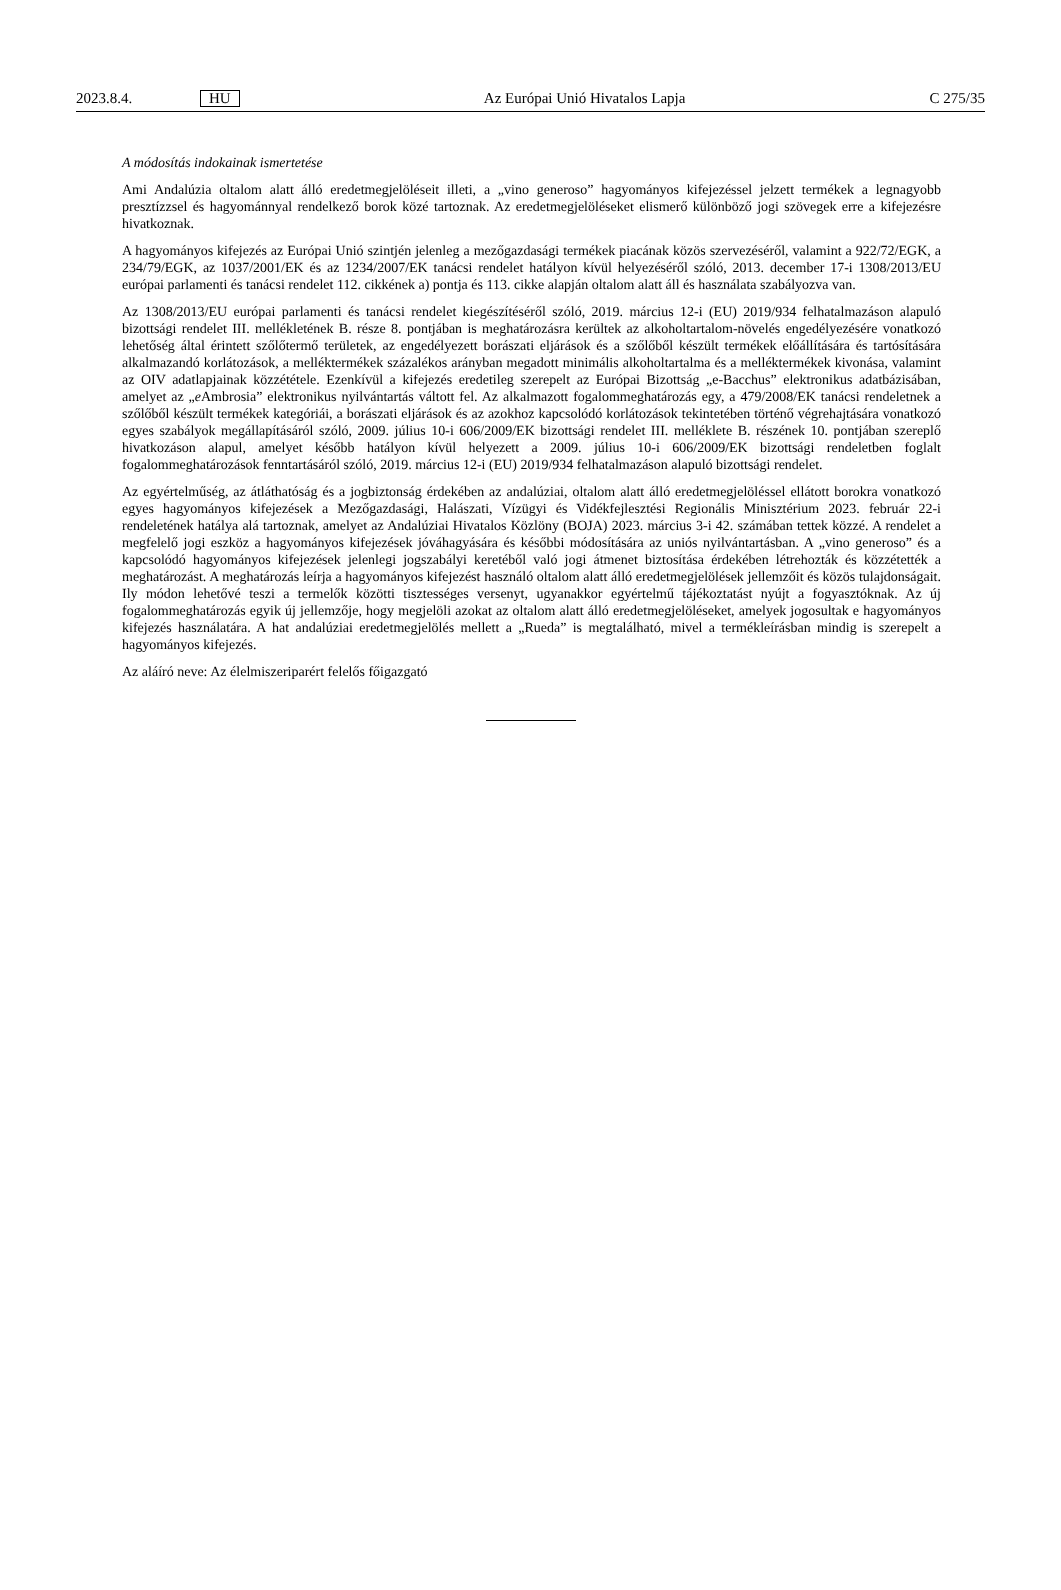2023.8.4. HU Az Európai Unió Hivatalos Lapja C 275/35
A módosítás indokainak ismertetése
Ami Andalúzia oltalom alatt álló eredetmegjelöléseit illeti, a „vino generoso” hagyományos kifejezéssel jelzett termékek a legnagyobb presztízzsel és hagyománnyal rendelkező borok közé tartoznak. Az eredetmegjelöléseket elismerő különböző jogi szövegek erre a kifejezésre hivatkoznak.
A hagyományos kifejezés az Európai Unió szintjén jelenleg a mezőgazdasági termékek piacának közös szervezéséről, valamint a 922/72/EGK, a 234/79/EGK, az 1037/2001/EK és az 1234/2007/EK tanácsi rendelet hatályon kívül helyezéséről szóló, 2013. december 17-i 1308/2013/EU európai parlamenti és tanácsi rendelet 112. cikkének a) pontja és 113. cikke alapján oltalom alatt áll és használata szabályozva van.
Az 1308/2013/EU európai parlamenti és tanácsi rendelet kiegészítéséről szóló, 2019. március 12-i (EU) 2019/934 felhatalmazáson alapuló bizottsági rendelet III. mellékletének B. része 8. pontjában is meghatározásra kerültek az alkoholtartalom-növelés engedélyezésére vonatkozó lehetőség által érintett szőlőtermő területek, az engedélyezett borászati eljárások és a szőlőből készült termékek előállítására és tartósítására alkalmazandó korlátozások, a melléktermékek százalékos arányban megadott minimális alkoholtartalma és a melléktermékek kivonása, valamint az OIV adatlapjainak közzététele. Ezenkívül a kifejezés eredetileg szerepelt az Európai Bizottság „e-Bacchus” elektronikus adatbázisában, amelyet az „e Ambrosia” elektronikus nyilvántartás váltott fel. Az alkalmazott fogalommeghatározás egy, a 479/2008/EK tanácsi rendeletnek a szőlőből készült termékek kategóriái, a borászati eljárások és az azokhoz kapcsolódó korlátozások tekintetében történő végrehajtására vonatkozó egyes szabályok megállapításáról szóló, 2009. július 10-i 606/2009/EK bizottsági rendelet III. melléklete B. részének 10. pontjában szereplő hivatkozáson alapul, amelyet később hatályon kívül helyezett a 2009. július 10-i 606/2009/EK bizottsági rendeletben foglalt fogalommeghatározások fenntartásáról szóló, 2019. március 12-i (EU) 2019/934 felhatalmazáson alapuló bizottsági rendelet.
Az egyértelműség, az átláthatóság és a jogbiztonság érdekében az andalúziai, oltalom alatt álló eredetmegjelöléssel ellátott borokra vonatkozó egyes hagyományos kifejezések a Mezőgazdasági, Halászati, Vízügyi és Vidékfejlesztési Regionális Minisztérium 2023. február 22-i rendeletének hatálya alá tartoznak, amelyet az Andalúziai Hivatalos Közlöny (BOJA) 2023. március 3-i 42. számában tettek közzé. A rendelet a megfelelő jogi eszköz a hagyományos kifejezések jóváhagyására és későbbi módosítására az uniós nyilvántartásban. A „vino generoso” és a kapcsolódó hagyományos kifejezések jelenlegi jogszabályi keretéből való jogi átmenet biztosítása érdekében létrehozták és közzétették a meghatározást. A meghatározás leírja a hagyományos kifejezést használó oltalom alatt álló eredetmegjelölések jellemzőit és közös tulajdonságait. Ily módon lehetővé teszi a termelők közötti tisztességes versenyt, ugyanakkor egyértelmű tájékoztatást nyújt a fogyasztóknak. Az új fogalommeghatározás egyik új jellemzője, hogy megjelöli azokat az oltalom alatt álló eredetmegjelöléseket, amelyek jogosultak e hagyományos kifejezés használatára. A hat andalúziai eredetmegjelölés mellett a „Rueda” is megtalálható, mivel a termékleírásban mindig is szerepelt a hagyományos kifejezés.
Az aláíró neve: Az élelmiszeriparért felelős főigazgató